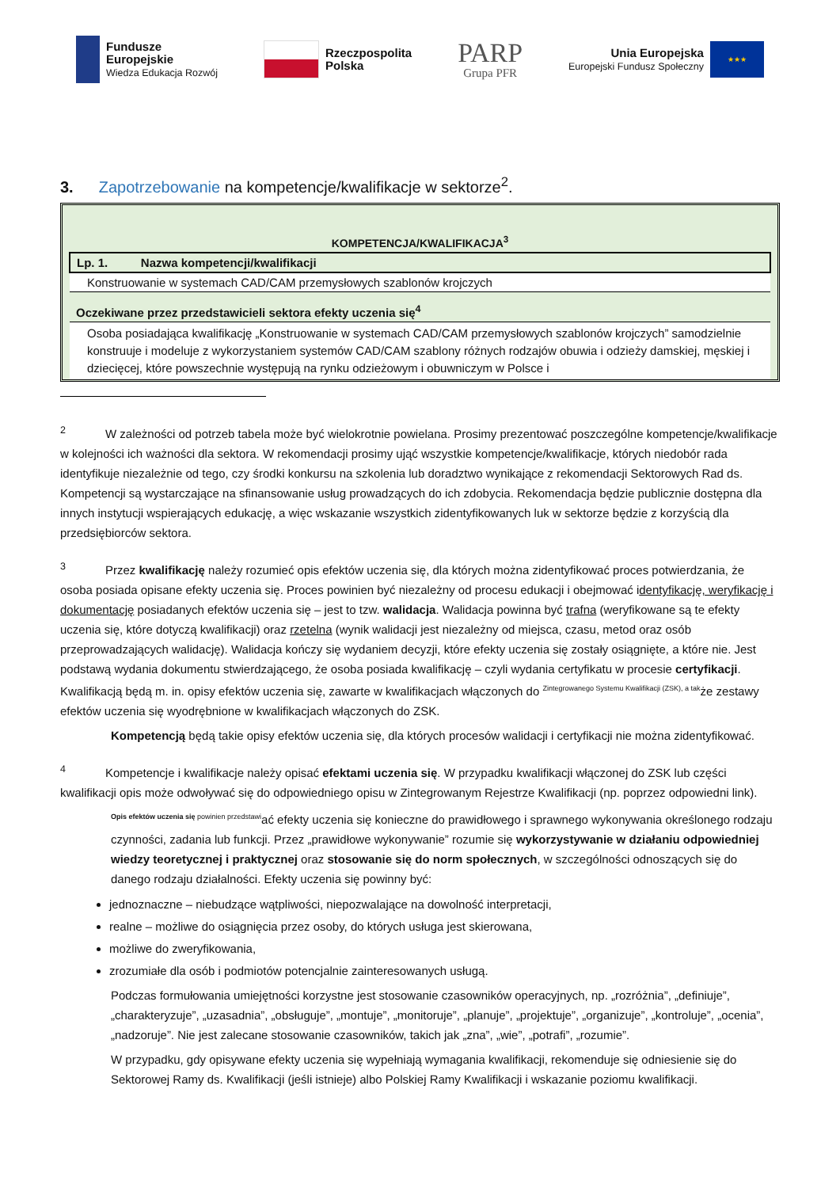Fundusze
Europejskie
Wiedza Edukacja Rozwój
Rzeczpospolita
Polska
PARP
Grupa PFR
Unia Europejska
Europejski Fundusz Społeczny
★★★
3. Zapotrzebowanie na kompetencje/kwalifikacje w sektorze<sup>2</sup>.
KOMPETENCJA/KWALIFIKACJA<sup>3</sup>
| Lp. 1. Nazwa kompetencji/kwalifikacji |
| Konstruowanie w systemach CAD/CAM przemysłowych szablonów krojczych |
| Oczekiwane przez przedstawicieli sektora efekty uczenia się<sup>4</sup> |
| Osoba posiadająca kwalifikację „Konstruowanie w systemach CAD/CAM przemysłowych szablonów krojczych” samodzielnie konstruuje i modeluje z wykorzystaniem systemów CAD/CAM szablony różnych rodzajów obuwia i odzieży damskiej, męskiej i dziecięcej, które powszechnie występują na rynku odzieżowym i obuwniczym w Polsce i |
<sup>2</sup> W zależności od potrzeb tabela może być wielokrotnie powielana. Prosimy prezentować poszczególne kompetencje/kwalifikacje w kolejności ich ważności dla sektora. W rekomendacji prosimy ująć wszystkie kompetencje/kwalifikacje, których niedobór rada identyfikuje niezależnie od tego, czy środki konkursu na szkolenia lub doradztwo wynikające z rekomendacji Sektorowych Rad ds. Kompetencji są wystarczające na sfinansowanie usług prowadzących do ich zdobycia. Rekomendacja będzie publicznie dostępna dla innych instytucji wspierających edukację, a więc wskazanie wszystkich zidentyfikowanych luk w sektorze będzie z korzyścią dla przedsiębiorców sektora.
<sup>3</sup> Przez kwalifikację należy rozumieć opis efektów uczenia się, dla których można zidentyfikować proces potwierdzania, że osoba posiada opisane efekty uczenia się. Proces powinien być niezależny od procesu edukacji i obejmować identyfikację, weryfikację i dokumentację posiadanych efektów uczenia się – jest to tzw. walidacja. Walidacja powinna być trafna (weryfikowane są te efekty uczenia się, które dotyczą kwalifikacji) oraz rzetelna (wynik walidacji jest niezależny od miejsca, czasu, metod oraz osób przeprowadzających walidację). Walidacja kończy się wydaniem decyzji, które efekty uczenia się zostały osiągnięte, a które nie. Jest podstawą wydania dokumentu stwierdzającego, że osoba posiada kwalifikację – czyli wydania certyfikatu w procesie certyfikacji. Kwalifikacją będą m. in. opisy efektów uczenia się, zawarte w kwalifikacjach włączonych do <sup>Zintegrowanego Systemu Kwalifikacji (ZSK), a tak</sup>że zestawy efektów uczenia się wyodrębnione w kwalifikacjach włączonych do ZSK.
Kompetencją będą takie opisy efektów uczenia się, dla których procesów walidacji i certyfikacji nie można zidentyfikować.
<sup>4</sup> Kompetencje i kwalifikacje należy opisać efektami uczenia się. W przypadku kwalifikacji włączonej do ZSK lub części kwalifikacji opis może odwoływać się do odpowiedniego opisu w Zintegrowanym Rejestrze Kwalifikacji (np. poprzez odpowiedni link).
<sup>Opis efektów uczenia się powinien przedstawi</sup>ać efekty uczenia się konieczne do prawidłowego i sprawnego wykonywania określonego rodzaju czynności, zadania lub funkcji. Przez „prawidłowe wykonywanie” rozumie się wykorzystywanie w działaniu odpowiedniej wiedzy teoretycznej i praktycznej oraz stosowanie się do norm społecznych, w szczególności odnoszących się do danego rodzaju działalności. Efekty uczenia się powinny być:
jednoznaczne – niebudzące wątpliwości, niepozwalające na dowolność interpretacji,
realne – możliwe do osiągnięcia przez osoby, do których usługa jest skierowana,
możliwe do zweryfikowania,
zrozumiałe dla osób i podmiotów potencjalnie zainteresowanych usługą.
Podczas formułowania umiejętności korzystne jest stosowanie czasowników operacyjnych, np. „rozróżnia”, „definiuje”, „charakteryzuje”, „uzasadnia”, „obsługuje”, „montuje”, „monitoruje”, „planuje”, „projektuje”, „organizuje”, „kontroluje”, „ocenia”, „nadzoruje”. Nie jest zalecane stosowanie czasowników, takich jak „zna”, „wie”, „potrafi”, „rozumie”.
W przypadku, gdy opisywane efekty uczenia się wypełniają wymagania kwalifikacji, rekomenduje się odniesienie się do Sektorowej Ramy ds. Kwalifikacji (jeśli istnieje) albo Polskiej Ramy Kwalifikacji i wskazanie poziomu kwalifikacji.